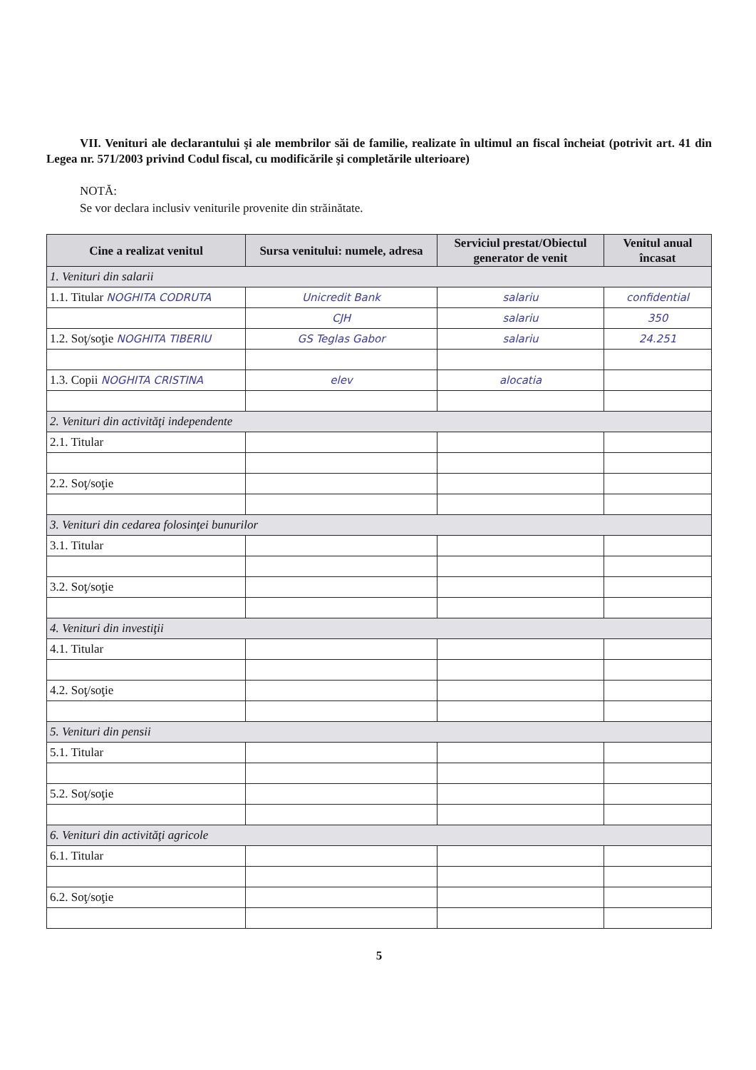VII. Venituri ale declarantului şi ale membrilor săi de familie, realizate în ultimul an fiscal încheiat (potrivit art. 41 din Legea nr. 571/2003 privind Codul fiscal, cu modificările şi completările ulterioare)
NOTĂ:
Se vor declara inclusiv veniturile provenite din străinătate.
| Cine a realizat venitul | Sursa venitului: numele, adresa | Serviciul prestat/Obiectul generator de venit | Venitul anual încasat |
| --- | --- | --- | --- |
| 1. Venituri din salarii | | | |
| 1.1. Titular NOGHITA CODRUTA | Unicredit Bank | salariu | confidential |
| | CJH | salariu | 350 |
| 1.2. Soţ/soţie NOGHITA TIBERIU | GS Teglas Gabor | salariu | 24.251 |
| 1.3. Copii NOGHITA CRISTINA | elev | alocatia | |
| 2. Venituri din activităţi independente | | | |
| 2.1. Titular | | | |
| 2.2. Soţ/soţie | | | |
| 3. Venituri din cedarea folosinţei bunurilor | | | |
| 3.1. Titular | | | |
| 3.2. Soţ/soţie | | | |
| 4. Venituri din investiţii | | | |
| 4.1. Titular | | | |
| 4.2. Soţ/soţie | | | |
| 5. Venituri din pensii | | | |
| 5.1. Titular | | | |
| 5.2. Soţ/soţie | | | |
| 6. Venituri din activităţi agricole | | | |
| 6.1. Titular | | | |
| 6.2. Soţ/soţie | | | |
5